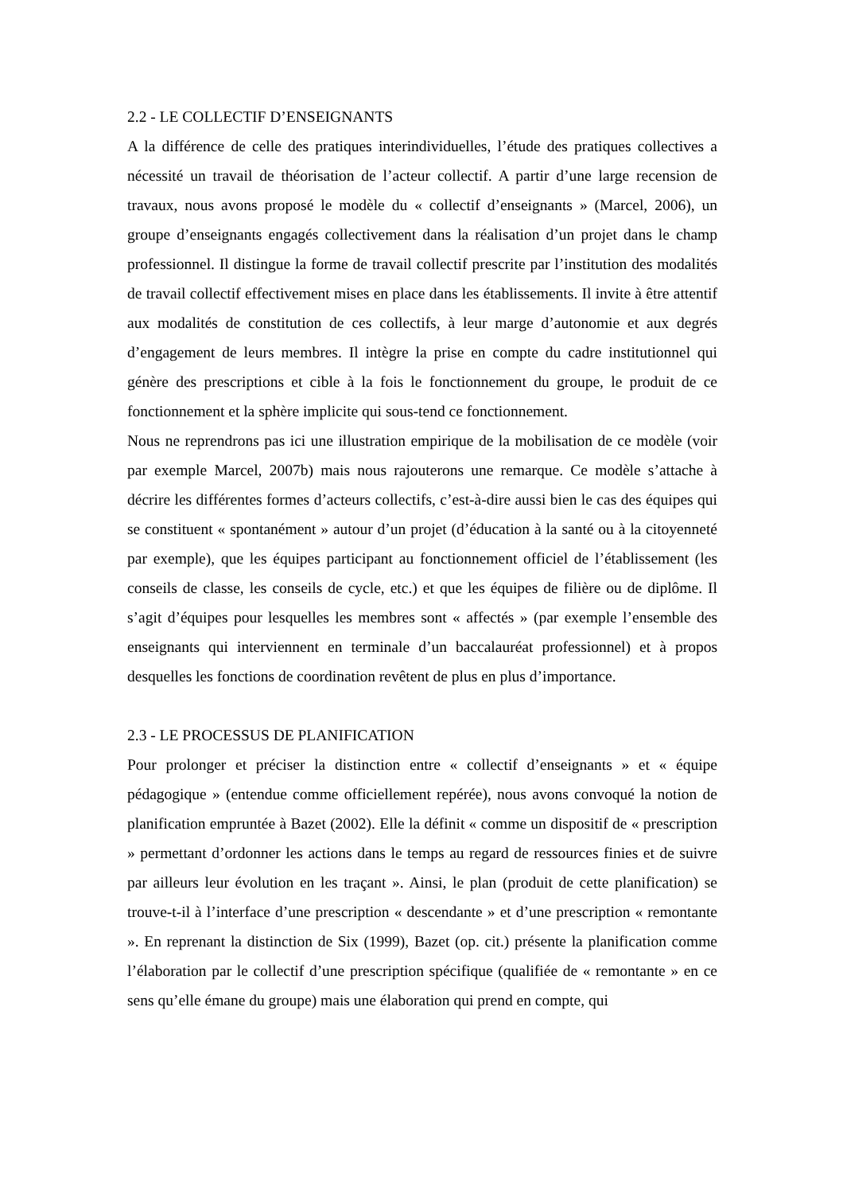2.2 - LE COLLECTIF D’ENSEIGNANTS
A la différence de celle des pratiques interindividuelles, l’étude des pratiques collectives a nécessité un travail de théorisation de l’acteur collectif. A partir d’une large recension de travaux, nous avons proposé le modèle du « collectif d’enseignants » (Marcel, 2006), un groupe d’enseignants engagés collectivement dans la réalisation d’un projet dans le champ professionnel. Il distingue la forme de travail collectif prescrite par l’institution des modalités de travail collectif effectivement mises en place dans les établissements. Il invite à être attentif aux modalités de constitution de ces collectifs, à leur marge d’autonomie et aux degrés d’engagement de leurs membres. Il intègre la prise en compte du cadre institutionnel qui génère des prescriptions et cible à la fois le fonctionnement du groupe, le produit de ce fonctionnement et la sphère implicite qui sous-tend ce fonctionnement.
Nous ne reprendrons pas ici une illustration empirique de la mobilisation de ce modèle (voir par exemple Marcel, 2007b) mais nous rajouterons une remarque. Ce modèle s’attache à décrire les différentes formes d’acteurs collectifs, c’est-à-dire aussi bien le cas des équipes qui se constituent « spontanément » autour d’un projet (d’éducation à la santé ou à la citoyenneté par exemple), que les équipes participant au fonctionnement officiel de l’établissement (les conseils de classe, les conseils de cycle, etc.) et que les équipes de filière ou de diplôme. Il s’agit d’équipes pour lesquelles les membres sont « affectés » (par exemple l’ensemble des enseignants qui interviennent en terminale d’un baccalauréat professionnel) et à propos desquelles les fonctions de coordination revêtent de plus en plus d’importance.
2.3 - LE PROCESSUS DE PLANIFICATION
Pour prolonger et préciser la distinction entre « collectif d’enseignants » et « équipe pédagogique » (entendue comme officiellement repérée), nous avons convoqué la notion de planification empruntée à Bazet (2002). Elle la définit « comme un dispositif de « prescription » permettant d’ordonner les actions dans le temps au regard de ressources finies et de suivre par ailleurs leur évolution en les traçant ». Ainsi, le plan (produit de cette planification) se trouve-t-il à l’interface d’une prescription « descendante » et d’une prescription « remontante ». En reprenant la distinction de Six (1999), Bazet (op. cit.) présente la planification comme l’élaboration par le collectif d’une prescription spécifique (qualifiée de « remontante » en ce sens qu’elle émane du groupe) mais une élaboration qui prend en compte, qui